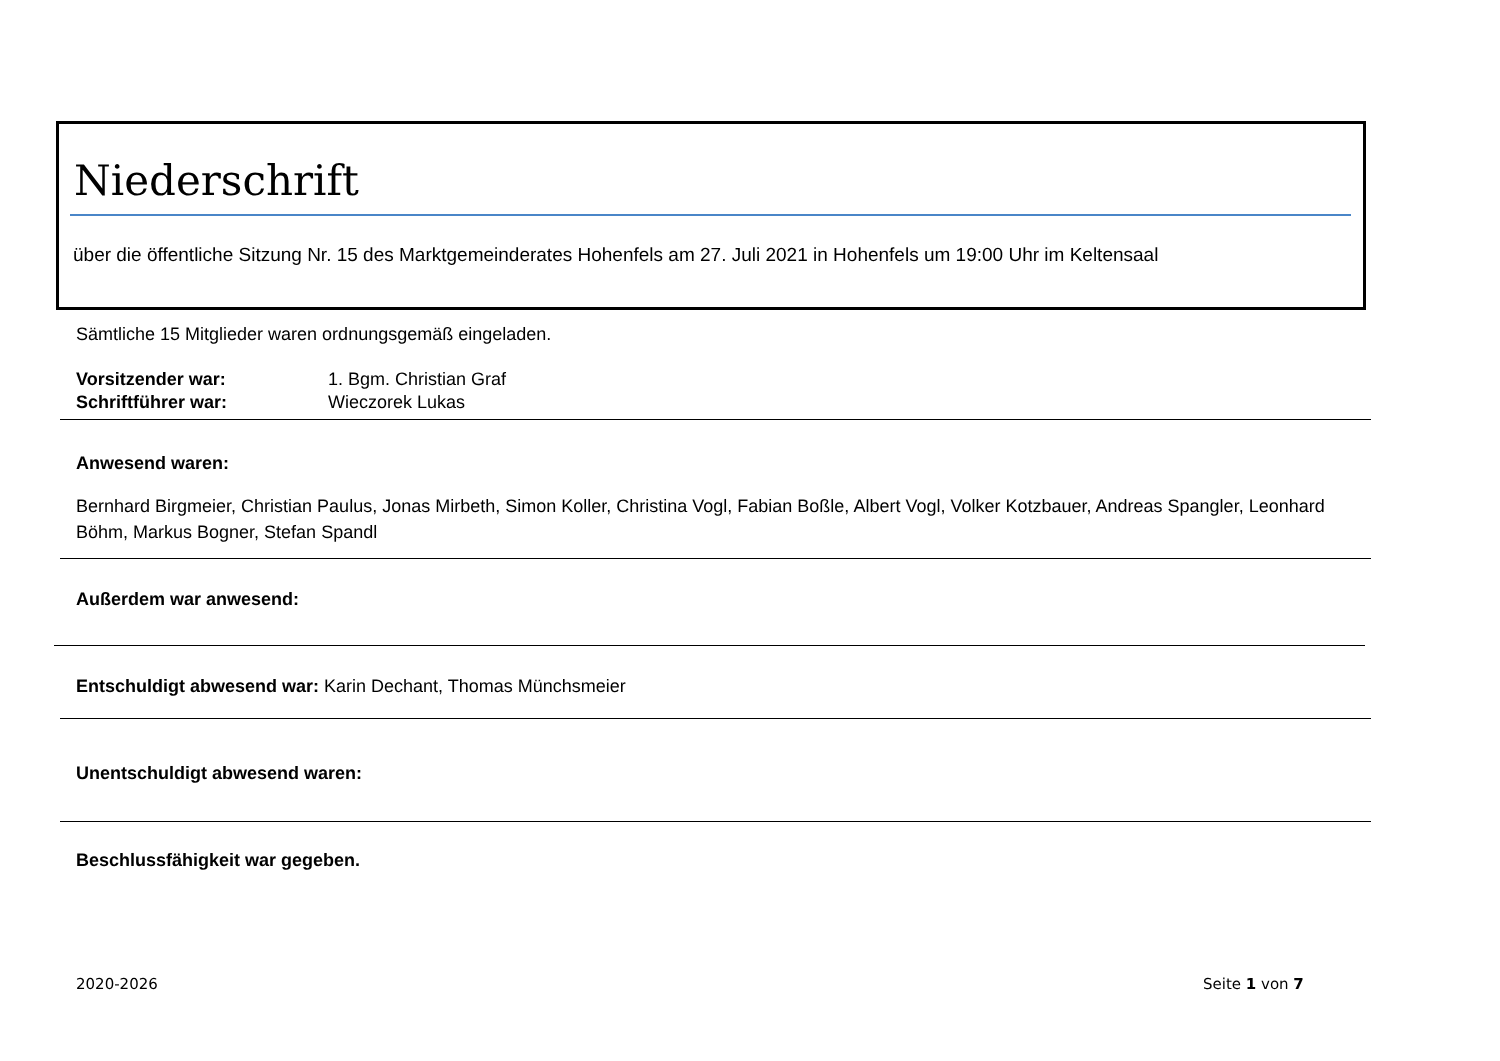Niederschrift
über die öffentliche Sitzung Nr. 15 des Marktgemeinderates Hohenfels am 27. Juli 2021 in Hohenfels um 19:00 Uhr im Keltensaal
Sämtliche 15 Mitglieder waren ordnungsgemäß eingeladen.
Vorsitzender war: 1. Bgm. Christian Graf
Schriftführer war: Wieczorek Lukas
Anwesend waren:
Bernhard Birgmeier, Christian Paulus, Jonas Mirbeth, Simon Koller, Christina Vogl, Fabian Boßle, Albert Vogl, Volker Kotzbauer, Andreas Spangler, Leonhard Böhm, Markus Bogner, Stefan Spandl
Außerdem war anwesend:
Entschuldigt abwesend war: Karin Dechant, Thomas Münchsmeier
Unentschuldigt abwesend waren:
Beschlussfähigkeit war gegeben.
2020-2026 Seite 1 von 7